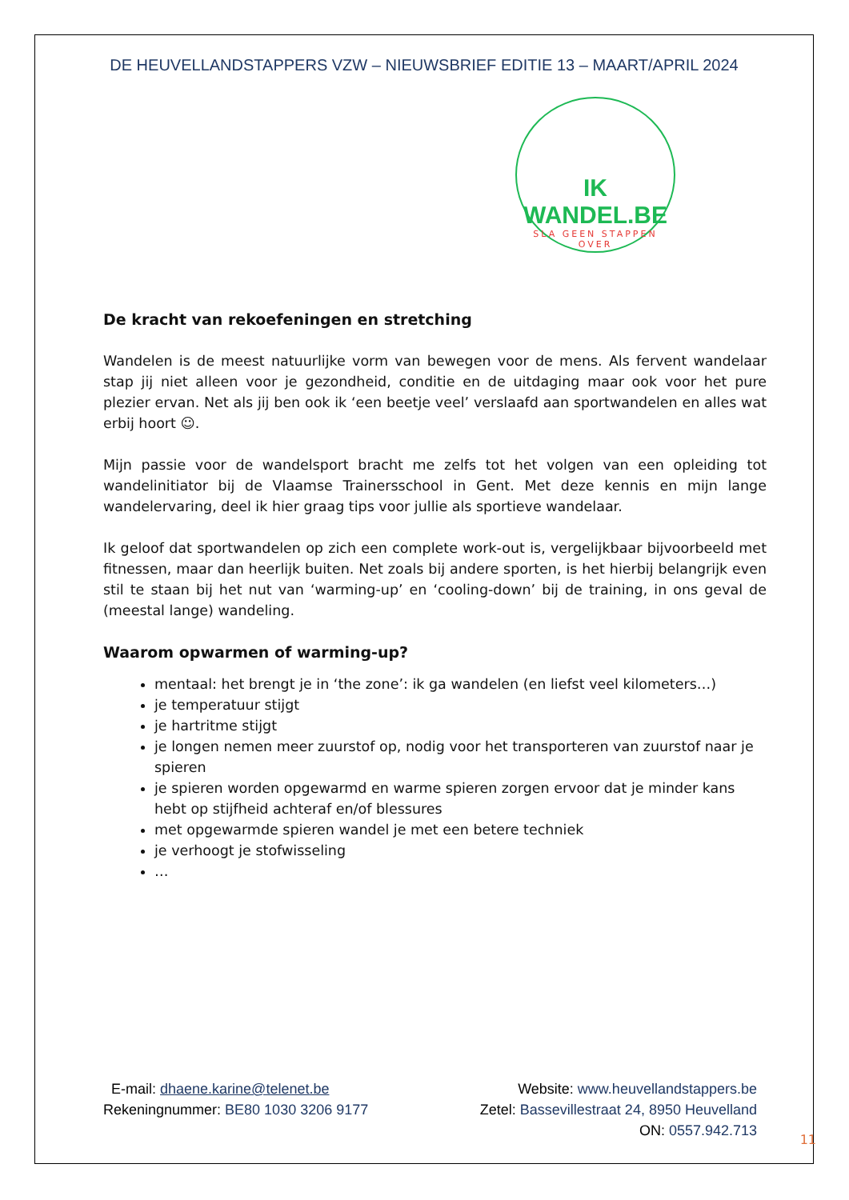DE HEUVELLANDSTAPPERS VZW – NIEUWSBRIEF EDITIE 13 – MAART/APRIL 2024
IK WANDEL.BE
SLA GEEN STAPPEN OVER
De kracht van rekoefeningen en stretching
Wandelen is de meest natuurlijke vorm van bewegen voor de mens. Als fervent wandelaar stap jij niet alleen voor je gezondheid, conditie en de uitdaging maar ook voor het pure plezier ervan. Net als jij ben ook ik ‘een beetje veel’ verslaafd aan sportwandelen en alles wat erbij hoort ☺.
Mijn passie voor de wandelsport bracht me zelfs tot het volgen van een opleiding tot wandelinitiator bij de Vlaamse Trainersschool in Gent. Met deze kennis en mijn lange wandelervaring, deel ik hier graag tips voor jullie als sportieve wandelaar.
Ik geloof dat sportwandelen op zich een complete work-out is, vergelijkbaar bijvoorbeeld met fitnessen, maar dan heerlijk buiten. Net zoals bij andere sporten, is het hierbij belangrijk even stil te staan bij het nut van ‘warming-up’ en ‘cooling-down’ bij de training, in ons geval de (meestal lange) wandeling.
Waarom opwarmen of warming-up?
mentaal: het brengt je in ‘the zone’: ik ga wandelen (en liefst veel kilometers…)
je temperatuur stijgt
je hartritme stijgt
je longen nemen meer zuurstof op, nodig voor het transporteren van zuurstof naar je spieren
je spieren worden opgewarmd en warme spieren zorgen ervoor dat je minder kans hebt op stijfheid achteraf en/of blessures
met opgewarmde spieren wandel je met een betere techniek
je verhoogt je stofwisseling
…
E-mail: dhaene.karine@telenet.be
Website: www.heuvellandstappers.be
Rekeningnummer: BE80 1030 3206 9177
Zetel: Bassevillestraat 24, 8950 Heuvelland
ON: 0557.942.713
11